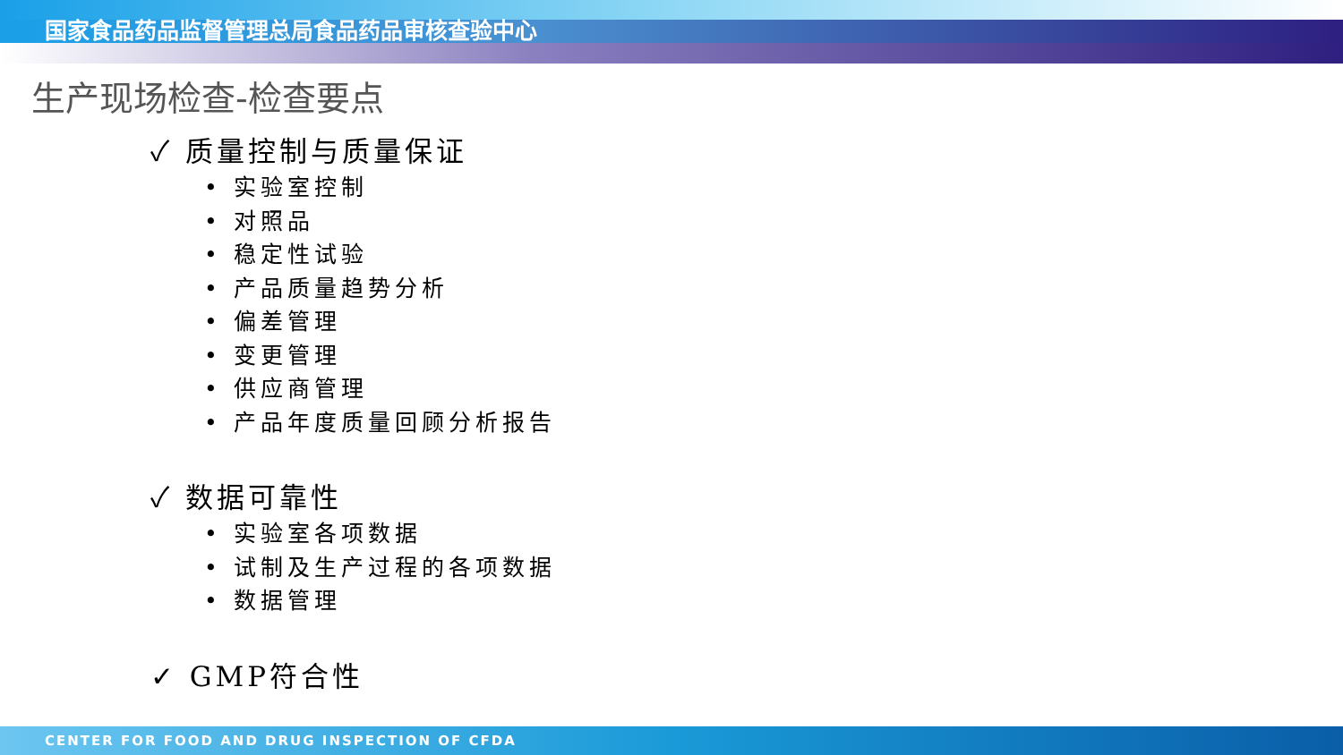国家食品药品监督管理总局食品药品审核查验中心
生产现场检查-检查要点
✓ 质量控制与质量保证
• 实验室控制
• 对照品
• 稳定性试验
• 产品质量趋势分析
• 偏差管理
• 变更管理
• 供应商管理
• 产品年度质量回顾分析报告
✓ 数据可靠性
• 实验室各项数据
• 试制及生产过程的各项数据
• 数据管理
✓ GMP符合性
CENTER FOR FOOD AND DRUG INSPECTION OF CFDA